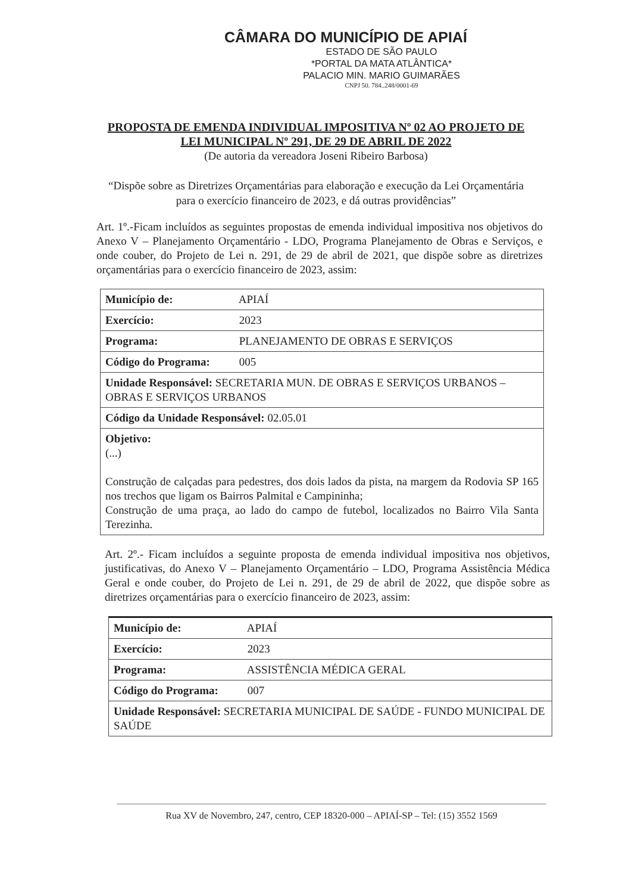CÂMARA DO MUNICÍPIO DE APIAÍ
ESTADO DE SÃO PAULO
*PORTAL DA MATA ATLÂNTICA*
PALACIO MIN. MARIO GUIMARÃES
CNPJ 50. 784..248/0001-69
PROPOSTA DE EMENDA INDIVIDUAL IMPOSITIVA Nº 02 AO PROJETO DE LEI MUNICIPAL Nº 291, DE 29 DE ABRIL DE 2022
(De autoria da vereadora Joseni Ribeiro Barbosa)
“Dispõe sobre as Diretrizes Orçamentárias para elaboração e execução da Lei Orçamentária para o exercício financeiro de 2023, e dá outras providências”
Art. 1º.-Ficam incluídos as seguintes propostas de emenda individual impositiva nos objetivos do Anexo V – Planejamento Orçamentário - LDO, Programa Planejamento de Obras e Serviços, e onde couber, do Projeto de Lei n. 291, de 29 de abril de 2021, que dispõe sobre as diretrizes orçamentárias para o exercício financeiro de 2023, assim:
| Município de: APIAÍ |
| Exercício: 2023 |
| Programa: PLANEJAMENTO DE OBRAS E SERVIÇOS |
| Código do Programa: 005 |
| Unidade Responsável: SECRETARIA MUN. DE OBRAS E SERVIÇOS URBANOS – OBRAS E SERVIÇOS URBANOS |
| Código da Unidade Responsável: 02.05.01 |
| Objetivo: (...) Construção de calçadas para pedestres, dos dois lados da pista, na margem da Rodovia SP 165 nos trechos que ligam os Bairros Palmital e Campininha; Construção de uma praça, ao lado do campo de futebol, localizados no Bairro Vila Santa Terezinha. |
Art. 2º.- Ficam incluídos a seguinte proposta de emenda individual impositiva nos objetivos, justificativas, do Anexo V – Planejamento Orçamentário – LDO, Programa Assistência Médica Geral e onde couber, do Projeto de Lei n. 291, de 29 de abril de 2022, que dispõe sobre as diretrizes orçamentárias para o exercício financeiro de 2023, assim:
| Município de: APIAÍ |
| Exercício: 2023 |
| Programa: ASSISTÊNCIA MÉDICA GERAL |
| Código do Programa: 007 |
| Unidade Responsável: SECRETARIA MUNICIPAL DE SAÚDE - FUNDO MUNICIPAL DE SAÚDE |
Rua XV de Novembro, 247, centro, CEP 18320-000 – APIAÍ-SP – Tel: (15) 3552 1569